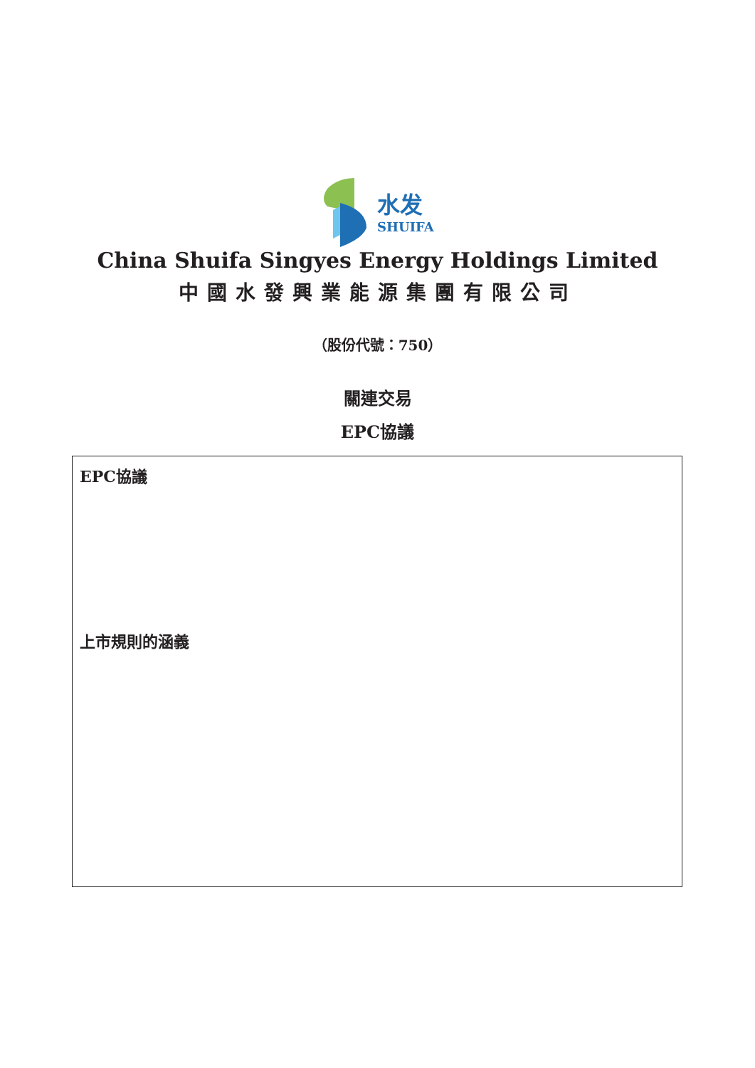水发
SHUIFA
China Shuifa Singyes Energy Holdings Limited
中國水發興業能源集團有限公司
（股份代號：750）
關連交易
EPC協議
EPC協議
上市規則的涵義